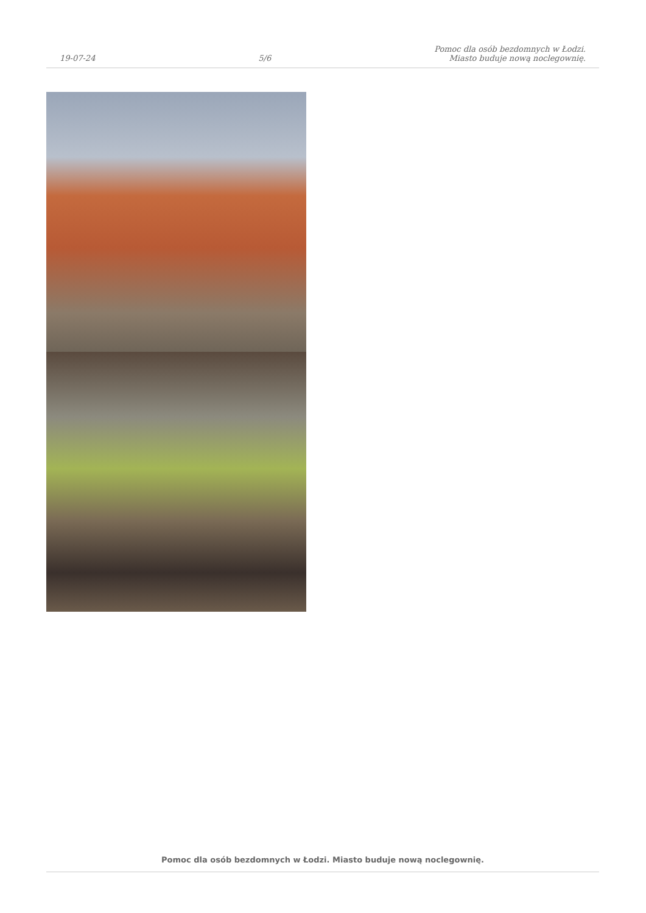19-07-24
5/6
Pomoc dla osób bezdomnych w Łodzi.
Miasto buduje nową noclegownię.
Pomoc dla osób bezdomnych w Łodzi. Miasto buduje nową noclegownię.